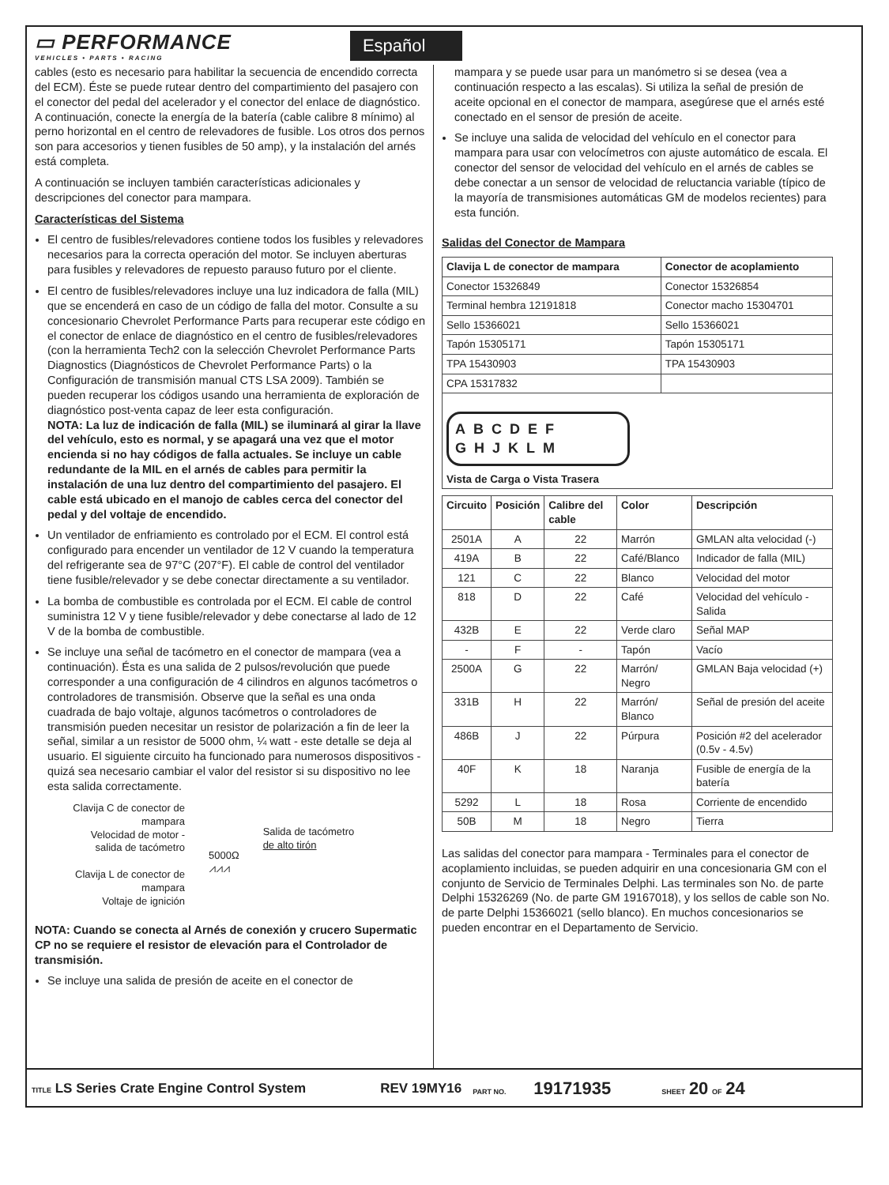▭ PERFORMANCE
VEHICLES • PARTS • RACING
Español
cables (esto es necesario para habilitar la secuencia de encendido correcta del ECM). Éste se puede rutear dentro del compartimiento del pasajero con el conector del pedal del acelerador y el conector del enlace de diagnóstico. A continuación, conecte la energía de la batería (cable calibre 8 mínimo) al perno horizontal en el centro de relevadores de fusible. Los otros dos pernos son para accesorios y tienen fusibles de 50 amp), y la instalación del arnés está completa.
A continuación se incluyen también características adicionales y descripciones del conector para mampara.
Características del Sistema
El centro de fusibles/relevadores contiene todos los fusibles y relevadores necesarios para la correcta operación del motor. Se incluyen aberturas para fusibles y relevadores de repuesto parauso futuro por el cliente.
El centro de fusibles/relevadores incluye una luz indicadora de falla (MIL) que se encenderá en caso de un código de falla del motor. Consulte a su concesionario Chevrolet Performance Parts para recuperar este código en el conector de enlace de diagnóstico en el centro de fusibles/relevadores (con la herramienta Tech2 con la selección Chevrolet Performance Parts Diagnostics (Diagnósticos de Chevrolet Performance Parts) o la Configuración de transmisión manual CTS LSA 2009). También se pueden recuperar los códigos usando una herramienta de exploración de diagnóstico post-venta capaz de leer esta configuración.
NOTA: La luz de indicación de falla (MIL) se iluminará al girar la llave del vehículo, esto es normal, y se apagará una vez que el motor encienda si no hay códigos de falla actuales. Se incluye un cable redundante de la MIL en el arnés de cables para permitir la instalación de una luz dentro del compartimiento del pasajero. El cable está ubicado en el manojo de cables cerca del conector del pedal y del voltaje de encendido.
Un ventilador de enfriamiento es controlado por el ECM. El control está configurado para encender un ventilador de 12 V cuando la temperatura del refrigerante sea de 97°C (207°F). El cable de control del ventilador tiene fusible/relevador y se debe conectar directamente a su ventilador.
La bomba de combustible es controlada por el ECM. El cable de control suministra 12 V y tiene fusible/relevador y debe conectarse al lado de 12 V de la bomba de combustible.
Se incluye una señal de tacómetro en el conector de mampara (vea a continuación). Ésta es una salida de 2 pulsos/revolución que puede corresponder a una configuración de 4 cilindros en algunos tacómetros o controladores de transmisión. Observe que la señal es una onda cuadrada de bajo voltaje, algunos tacómetros o controladores de transmisión pueden necesitar un resistor de polarización a fin de leer la señal, similar a un resistor de 5000 ohm, ¼ watt - este detalle se deja al usuario. El siguiente circuito ha funcionado para numerosos dispositivos - quizá sea necesario cambiar el valor del resistor si su dispositivo no lee esta salida correctamente.
Clavija C de conector de mampara
Velocidad de motor - salida de tacómetro
Clavija L de conector de mampara
Voltaje de ignición
5000Ω
⩘⩘⩘
Salida de tacómetro
de alto tirón
NOTA: Cuando se conecta al Arnés de conexión y crucero Supermatic CP no se requiere el resistor de elevación para el Controlador de transmisión.
Se incluye una salida de presión de aceite en el conector de
mampara y se puede usar para un manómetro si se desea (vea a continuación respecto a las escalas). Si utiliza la señal de presión de aceite opcional en el conector de mampara, asegúrese que el arnés esté conectado en el sensor de presión de aceite.
Se incluye una salida de velocidad del vehículo en el conector para mampara para usar con velocímetros con ajuste automático de escala. El conector del sensor de velocidad del vehículo en el arnés de cables se debe conectar a un sensor de velocidad de reluctancia variable (típico de la mayoría de transmisiones automáticas GM de modelos recientes) para esta función.
Salidas del Conector de Mampara
| Clavija L de conector de mampara | Conector de acoplamiento |
| --- | --- |
| Conector 15326849 | Conector 15326854 |
| Terminal hembra 12191818 | Conector macho 15304701 |
| Sello 15366021 | Sello 15366021 |
| Tapón 15305171 | Tapón 15305171 |
| TPA 15430903 | TPA 15430903 |
| CPA 15317832 | |
| ABCDEF GHJKLM Vista de Carga o Vista Trasera | |
| Circuito | Posición | Calibre del cable | Color | Descripción |
| --- | --- | --- | --- | --- |
| 2501A | A | 22 | Marrón | GMLAN alta velocidad (-) |
| 419A | B | 22 | Café/Blanco | Indicador de falla (MIL) |
| 121 | C | 22 | Blanco | Velocidad del motor |
| 818 | D | 22 | Café | Velocidad del vehículo - Salida |
| 432B | E | 22 | Verde claro | Señal MAP |
| - | F | - | Tapón | Vacío |
| 2500A | G | 22 | Marrón/ Negro | GMLAN Baja velocidad (+) |
| 331B | H | 22 | Marrón/ Blanco | Señal de presión del aceite |
| 486B | J | 22 | Púrpura | Posición #2 del acelerador (0.5v - 4.5v) |
| 40F | K | 18 | Naranja | Fusible de energía de la batería |
| 5292 | L | 18 | Rosa | Corriente de encendido |
| 50B | M | 18 | Negro | Tierra |
Las salidas del conector para mampara - Terminales para el conector de acoplamiento incluidas, se pueden adquirir en una concesionaria GM con el conjunto de Servicio de Terminales Delphi. Las terminales son No. de parte Delphi 15326269 (No. de parte GM 19167018), y los sellos de cable son No. de parte Delphi 15366021 (sello blanco). En muchos concesionarios se pueden encontrar en el Departamento de Servicio.
TITLE LS Series Crate Engine Control System REV 19MY16 PART NO. 19171935 SHEET 20 OF 24